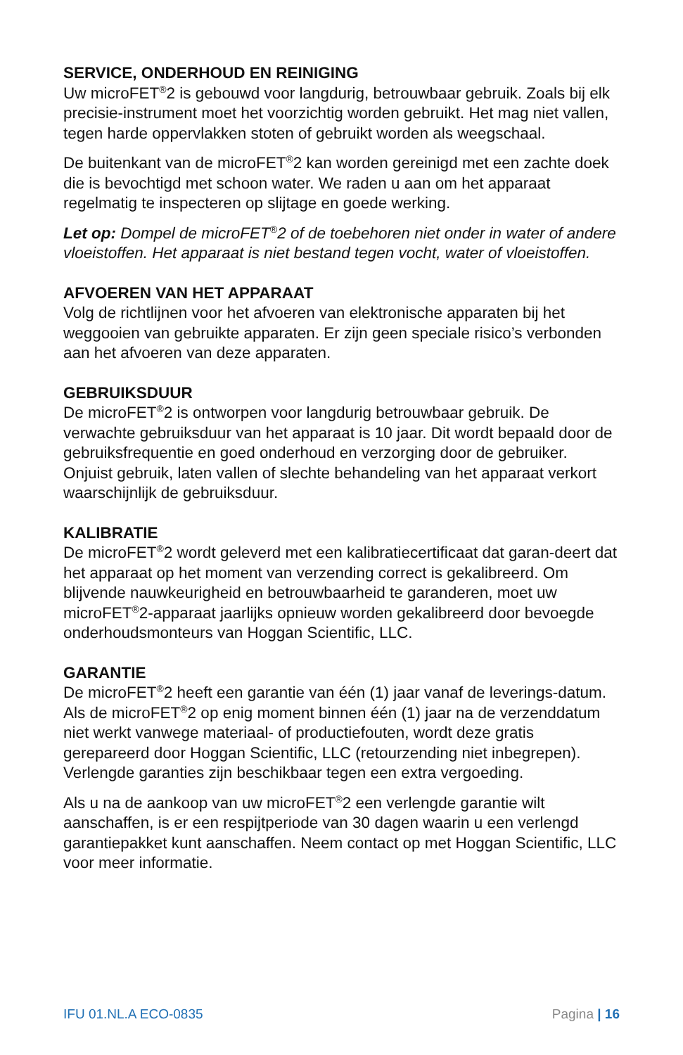SERVICE, ONDERHOUD EN REINIGING
Uw microFET<sup>®</sup>2 is gebouwd voor langdurig, betrouwbaar gebruik. Zoals bij elk precisie-instrument moet het voorzichtig worden gebruikt. Het mag niet vallen, tegen harde oppervlakken stoten of gebruikt worden als weegschaal.
De buitenkant van de microFET<sup>®</sup>2 kan worden gereinigd met een zachte doek die is bevochtigd met schoon water. We raden u aan om het apparaat regelmatig te inspecteren op slijtage en goede werking.
Let op: Dompel de microFET<sup>®</sup>2 of de toebehoren niet onder in water of andere vloeistoffen. Het apparaat is niet bestand tegen vocht, water of vloeistoffen.
AFVOEREN VAN HET APPARAAT
Volg de richtlijnen voor het afvoeren van elektronische apparaten bij het weggooien van gebruikte apparaten. Er zijn geen speciale risico’s verbonden aan het afvoeren van deze apparaten.
GEBRUIKSDUUR
De microFET<sup>®</sup>2 is ontworpen voor langdurig betrouwbaar gebruik. De verwachte gebruiksduur van het apparaat is 10 jaar. Dit wordt bepaald door de gebruiksfrequentie en goed onderhoud en verzorging door de gebruiker. Onjuist gebruik, laten vallen of slechte behandeling van het apparaat verkort waarschijnlijk de gebruiksduur.
KALIBRATIE
De microFET<sup>®</sup>2 wordt geleverd met een kalibratiecertificaat dat garan-deert dat het apparaat op het moment van verzending correct is gekalibreerd. Om blijvende nauwkeurigheid en betrouwbaarheid te garanderen, moet uw microFET<sup>®</sup>2-apparaat jaarlijks opnieuw worden gekalibreerd door bevoegde onderhoudsmonteurs van Hoggan Scientific, LLC.
GARANTIE
De microFET<sup>®</sup>2 heeft een garantie van één (1) jaar vanaf de leverings-datum. Als de microFET<sup>®</sup>2 op enig moment binnen één (1) jaar na de verzenddatum niet werkt vanwege materiaal- of productiefouten, wordt deze gratis gerepareerd door Hoggan Scientific, LLC (retourzending niet inbegrepen). Verlengde garanties zijn beschikbaar tegen een extra vergoeding.
Als u na de aankoop van uw microFET<sup>®</sup>2 een verlengde garantie wilt aanschaffen, is er een respijtperiode van 30 dagen waarin u een verlengd garantiepakket kunt aanschaffen. Neem contact op met Hoggan Scientific, LLC voor meer informatie.
IFU 01.NL.A ECO-0835 Pagina | 16